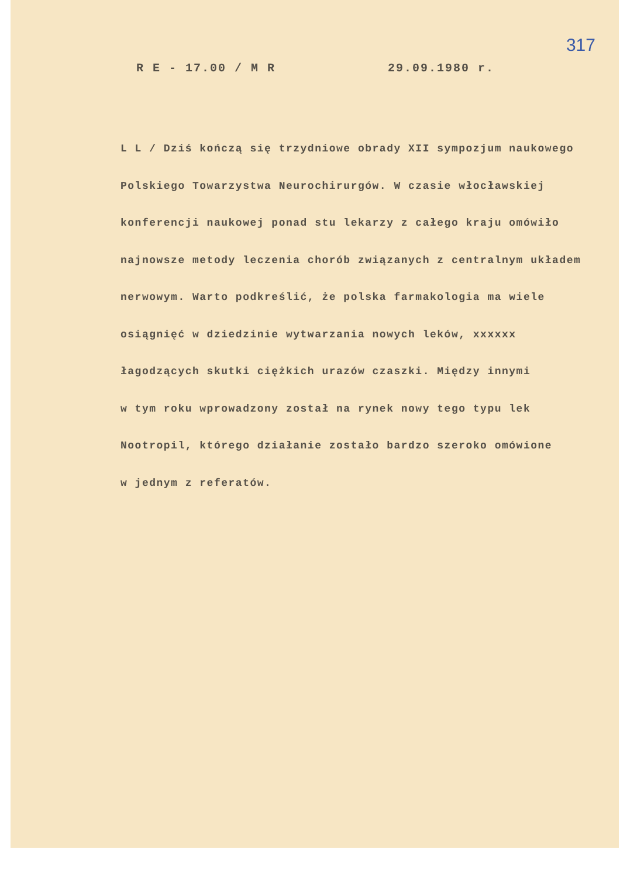317
R E - 17.00 / M R 29.09.1980 r.
L L / Dziś kończą się trzydniowe obrady XII sympozjum naukowego
Polskiego Towarzystwa Neurochirurgów. W czasie włocławskiej
konferencji naukowej ponad stu lekarzy z całego kraju omówiło
najnowsze metody leczenia chorób związanych z centralnym układem
nerwowym. Warto podkreślić, że polska farmakologia ma wiele
osiągnięć w dziedzinie wytwarzania nowych leków, xxxxxx
łagodzących skutki ciężkich urazów czaszki. Między innymi
w tym roku wprowadzony został na rynek nowy tego typu lek
Nootropil, którego działanie zostało bardzo szeroko omówione
w jednym z referatów.